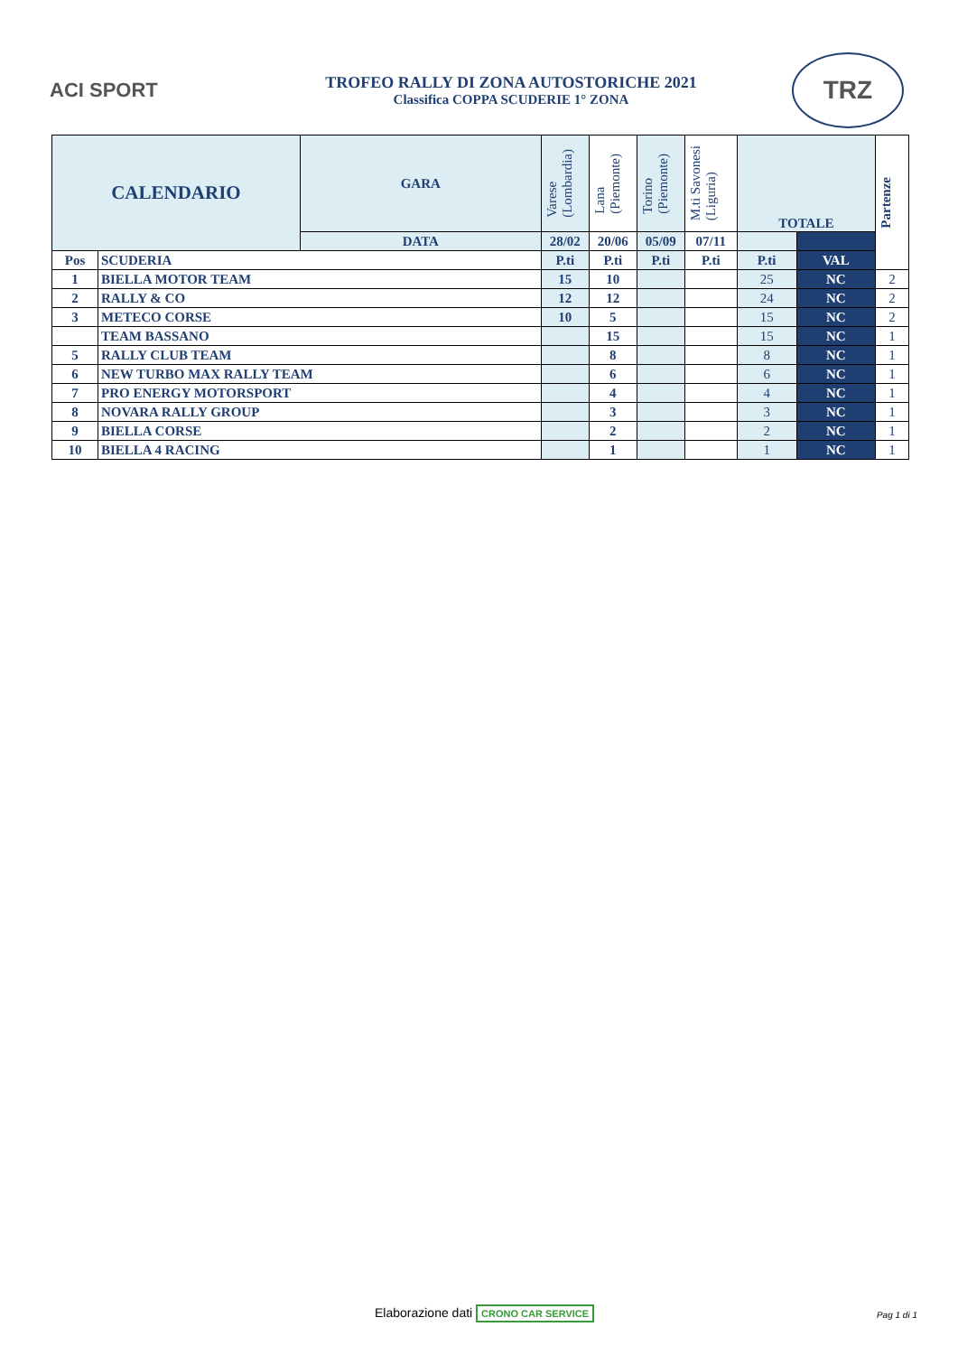ACI SPORT
TROFEO RALLY DI ZONA AUTOSTORICHE 2021
Classifica COPPA SCUDERIE 1° ZONA
TRZ
| CALENDARIO | | GARA | Varese (Lombardia) | Lana (Piemonte) | Torino (Piemonte) | M.ti Savonesi (Liguria) | TOTALE | | Partenze |
| --- | --- | --- | --- | --- | --- | --- | --- | --- | --- |
| | | DATA | 28/02 | 20/06 | 05/09 | 07/11 | | | |
| Pos | SCUDERIA | | P.ti | P.ti | P.ti | P.ti | P.ti | VAL | |
| 1 | BIELLA MOTOR TEAM | | 15 | 10 | | | 25 | NC | 2 |
| 2 | RALLY & CO | | 12 | 12 | | | 24 | NC | 2 |
| 3 | METECO CORSE | | 10 | 5 | | | 15 | NC | 2 |
| | TEAM BASSANO | | | 15 | | | 15 | NC | 1 |
| 5 | RALLY CLUB TEAM | | | 8 | | | 8 | NC | 1 |
| 6 | NEW TURBO MAX RALLY TEAM | | | 6 | | | 6 | NC | 1 |
| 7 | PRO ENERGY MOTORSPORT | | | 4 | | | 4 | NC | 1 |
| 8 | NOVARA RALLY GROUP | | | 3 | | | 3 | NC | 1 |
| 9 | BIELLA CORSE | | | 2 | | | 2 | NC | 1 |
| 10 | BIELLA 4 RACING | | | 1 | | | 1 | NC | 1 |
Elaborazione dati CRONO CAR SERVICE
Pag 1 di 1